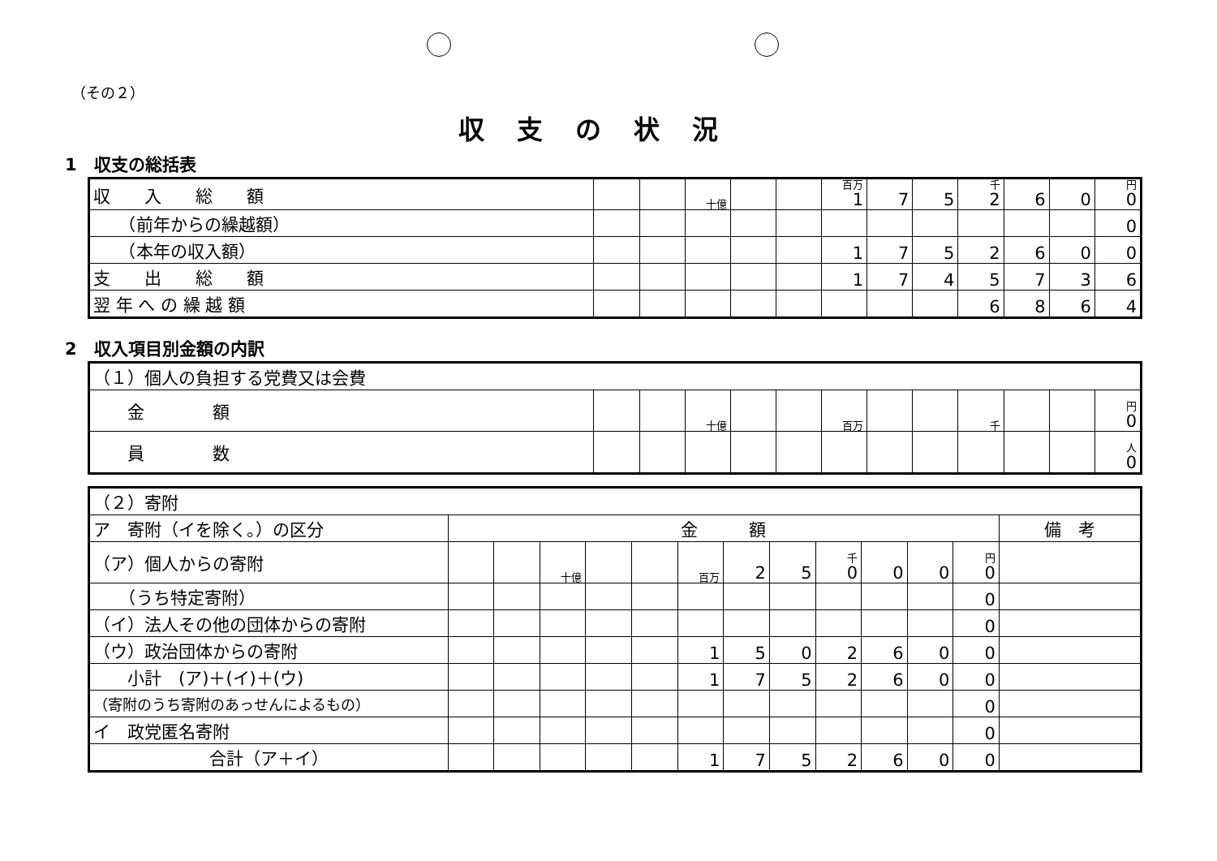（その２）
収支の状況
1　収支の総括表
| 収 入 総 額 | | | 十億 | | | 百万 1 | 7 | 5 | 千 2 | 6 | 0 | 円 0 |
| （前年からの繰越額） | | | | | | | | | | | | 0 |
| （本年の収入額） | | | | | | 1 | 7 | 5 | 2 | 6 | 0 | 0 |
| 支 出 総 額 | | | | | | 1 | 7 | 4 | 5 | 7 | 3 | 6 |
| 翌 年 へ の 繰 越 額 | | | | | | | | | 6 | 8 | 6 | 4 |
2　収入項目別金額の内訳
| （１）個人の負担する党費又は会費 | | | | | | | | | | | | |
| 金 額 | | | 十億 | | | 百万 | | | 千 | | | 円 0 |
| 員 数 | | | | | | | | | | | | 人 0 |
| （２）寄附 | | | | | | | | | | | | | |
| ア 寄附（イを除く。）の区分 | 金 額 | | | | | | | | | | | | 備 考 |
| （ア）個人からの寄附 | | | 十億 | | | 百万 | 2 | 5 | 千 0 | 0 | 0 | 円 0 | |
| （うち特定寄附） | | | | | | | | | | | | 0 | |
| （イ）法人その他の団体からの寄附 | | | | | | | | | | | | 0 | |
| （ウ）政治団体からの寄附 | | | | | | 1 | 5 | 0 | 2 | 6 | 0 | 0 | |
| 小計 (ア)＋(イ)＋(ウ) | | | | | | 1 | 7 | 5 | 2 | 6 | 0 | 0 | |
| （寄附のうち寄附のあっせんによるもの） | | | | | | | | | | | | 0 | |
| イ 政党匿名寄附 | | | | | | | | | | | | 0 | |
| 合計（ア＋イ） | | | | | | 1 | 7 | 5 | 2 | 6 | 0 | 0 | |